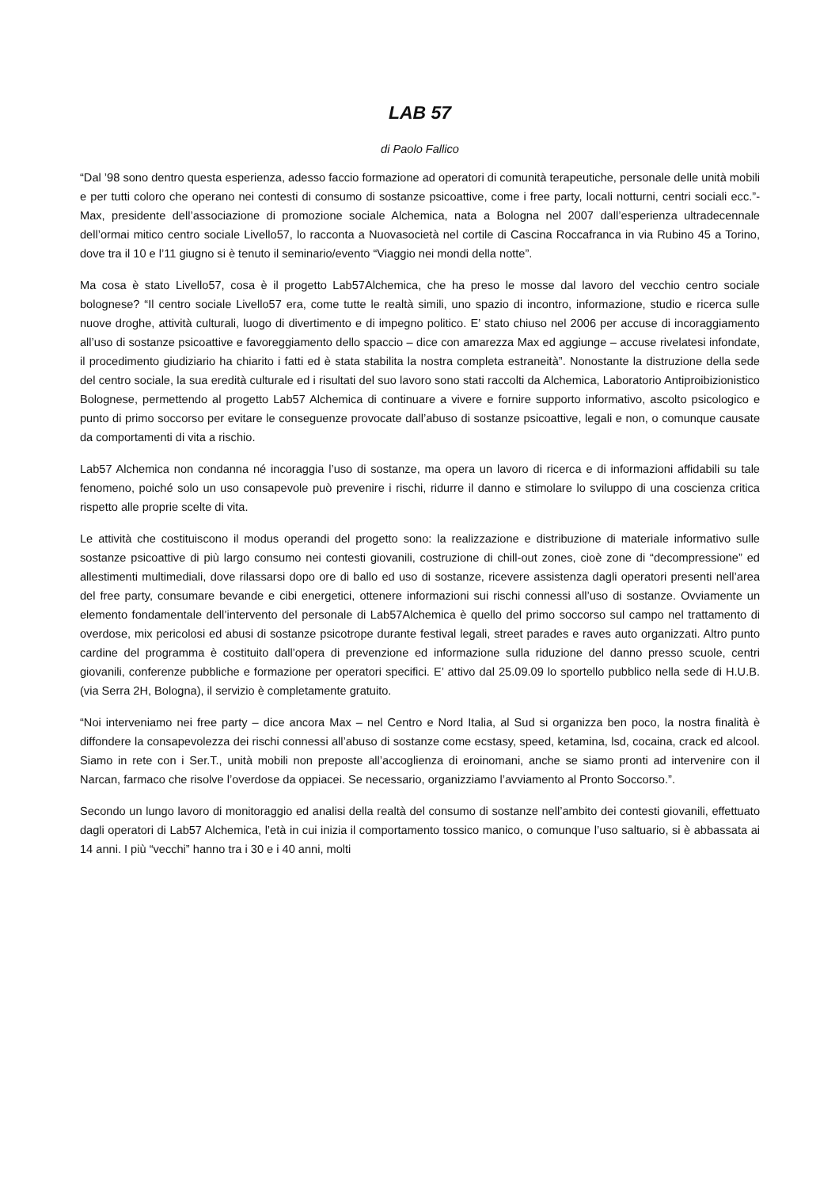LAB 57
di Paolo Fallico
“Dal ’98 sono dentro questa esperienza, adesso faccio formazione ad operatori di comunità terapeutiche, personale delle unità mobili e per tutti coloro che operano nei contesti di consumo di sostanze psicoattive, come i free party, locali notturni, centri sociali ecc.”-Max, presidente dell’associazione di promozione sociale Alchemica, nata a Bologna nel 2007 dall’esperienza ultradecennale dell’ormai mitico centro sociale Livello57, lo racconta a Nuovasocietà nel cortile di Cascina Roccafranca in via Rubino 45 a Torino, dove tra il 10 e l’11 giugno si è tenuto il seminario/evento “Viaggio nei mondi della notte”.
Ma cosa è stato Livello57, cosa è il progetto Lab57Alchemica, che ha preso le mosse dal lavoro del vecchio centro sociale bolognese? “Il centro sociale Livello57 era, come tutte le realtà simili, uno spazio di incontro, informazione, studio e ricerca sulle nuove droghe, attività culturali, luogo di divertimento e di impegno politico. E’ stato chiuso nel 2006 per accuse di incoraggiamento all’uso di sostanze psicoattive e favoreggiamento dello spaccio – dice con amarezza Max ed aggiunge – accuse rivelatesi infondate, il procedimento giudiziario ha chiarito i fatti ed è stata stabilita la nostra completa estraneità”. Nonostante la distruzione della sede del centro sociale, la sua eredità culturale ed i risultati del suo lavoro sono stati raccolti da Alchemica, Laboratorio Antiproibizionistico Bolognese, permettendo al progetto Lab57 Alchemica di continuare a vivere e fornire supporto informativo, ascolto psicologico e punto di primo soccorso per evitare le conseguenze provocate dall’abuso di sostanze psicoattive, legali e non, o comunque causate da comportamenti di vita a rischio.
Lab57 Alchemica non condanna né incoraggia l’uso di sostanze, ma opera un lavoro di ricerca e di informazioni affidabili su tale fenomeno, poiché solo un uso consapevole può prevenire i rischi, ridurre il danno e stimolare lo sviluppo di una coscienza critica rispetto alle proprie scelte di vita.
Le attività che costituiscono il modus operandi del progetto sono: la realizzazione e distribuzione di materiale informativo sulle sostanze psicoattive di più largo consumo nei contesti giovanili, costruzione di chill-out zones, cioè zone di “decompressione” ed allestimenti multimediali, dove rilassarsi dopo ore di ballo ed uso di sostanze, ricevere assistenza dagli operatori presenti nell’area del free party, consumare bevande e cibi energetici, ottenere informazioni sui rischi connessi all’uso di sostanze. Ovviamente un elemento fondamentale dell’intervento del personale di Lab57Alchemica è quello del primo soccorso sul campo nel trattamento di overdose, mix pericolosi ed abusi di sostanze psicotrope durante festival legali, street parades e raves auto organizzati. Altro punto cardine del programma è costituito dall’opera di prevenzione ed informazione sulla riduzione del danno presso scuole, centri giovanili, conferenze pubbliche e formazione per operatori specifici. E’ attivo dal 25.09.09 lo sportello pubblico nella sede di H.U.B. (via Serra 2H, Bologna), il servizio è completamente gratuito.
“Noi interveniamo nei free party – dice ancora Max – nel Centro e Nord Italia, al Sud si organizza ben poco, la nostra finalità è diffondere la consapevolezza dei rischi connessi all’abuso di sostanze come ecstasy, speed, ketamina, lsd, cocaina, crack ed alcool. Siamo in rete con i Ser.T., unità mobili non preposte all’accoglienza di eroinomani, anche se siamo pronti ad intervenire con il Narcan, farmaco che risolve l’overdose da oppiacei. Se necessario, organizziamo l’avviamento al Pronto Soccorso.”.
Secondo un lungo lavoro di monitoraggio ed analisi della realtà del consumo di sostanze nell’ambito dei contesti giovanili, effettuato dagli operatori di Lab57 Alchemica, l’età in cui inizia il comportamento tossico manico, o comunque l’uso saltuario, si è abbassata ai 14 anni. I più “vecchi” hanno tra i 30 e i 40 anni, molti